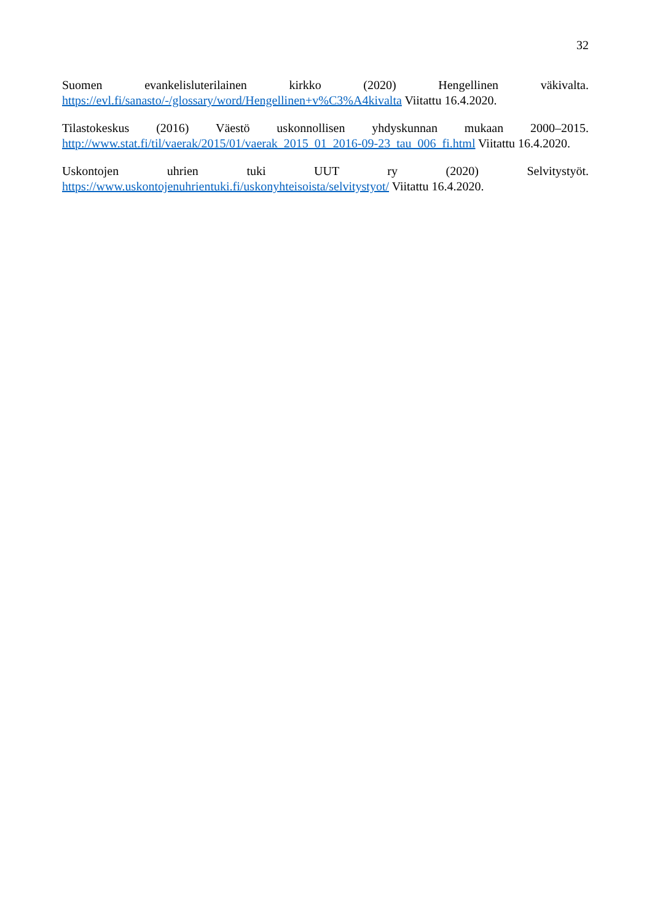32
Suomen evankelisluterilainen kirkko (2020) Hengellinen väkivalta. https://evl.fi/sanasto/-/glossary/word/Hengellinen+v%C3%A4kivalta Viitattu 16.4.2020.
Tilastokeskus (2016) Väestö uskonnollisen yhdyskunnan mukaan 2000–2015. http://www.stat.fi/til/vaerak/2015/01/vaerak_2015_01_2016-09-23_tau_006_fi.html Viitattu 16.4.2020.
Uskontojen uhrien tuki UUT ry (2020) Selvitystyöt. https://www.uskontojenuhrientuki.fi/uskonyhteisoista/selvitystyot/ Viitattu 16.4.2020.